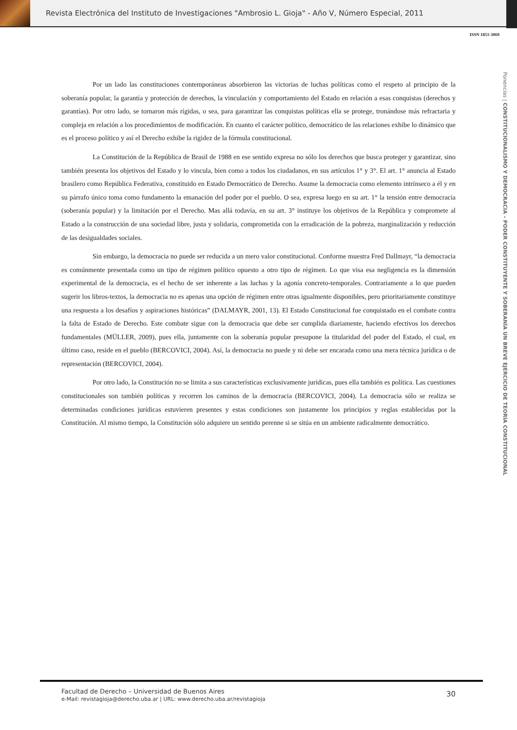Revista Electrónica del Instituto de Investigaciones "Ambrosio L. Gioja" - Año V, Número Especial, 2011
ISSN 1851-3069
Ponencias | CONSTITUCIONALISMO Y DEMOCRACIA – PODER CONSTITUYENTE Y SOBERANÍA UN BREVE EJERCICIO DE TEORÍA CONSTITUCIONAL
Por un lado las constituciones contemporáneas absorbieron las victorias de luchas políticas como el respeto al principio de la soberanía popular, la garantía y protección de derechos, la vinculación y comportamiento del Estado en relación a esas conquistas (derechos y garantías). Por otro lado, se tornaron más rígidas, o sea, para garantizar las conquistas políticas ella se protege, tronándose más refractaria y compleja en relación a los procedimientos de modificación. En cuanto el carácter político, democrático de las relaciones exhibe lo dinámico que es el proceso político y así el Derecho exhibe la rigidez de la fórmula constitucional.
La Constitución de la República de Brasil de 1988 en ese sentido expresa no sólo los derechos que busca proteger y garantizar, sino también presenta los objetivos del Estado y lo vincula, bien como a todos los ciudadanos, en sus artículos 1° y 3°. El art. 1° anuncia al Estado brasilero como República Federativa, constituido en Estado Democrático de Derecho. Asume la democracia como elemento intrínseco a él y en su párrafo único toma como fundamento la emanación del poder por el pueblo. O sea, expresa luego en su art. 1° la tensión entre democracia (soberanía popular) y la limitación por el Derecho. Mas allá todavía, en su art. 3° instituye los objetivos de la República y compromete al Estado a la construcción de una sociedad libre, justa y solidaria, comprometida con la erradicación de la pobreza, marginalización y reducción de las desigualdades sociales.
Sin embargo, la democracia no puede ser reducida a un mero valor constitucional. Conforme muestra Fred Dallmayr, “la democracia es comúnmente presentada como un tipo de régimen político opuesto a otro tipo de régimen. Lo que visa esa negligencia es la dimensión experimental de la democracia, es el hecho de ser inherente a las luchas y la agonía concreto-temporales. Contrariamente a lo que pueden sugerir los libros-textos, la democracia no es apenas una opción de régimen entre otras igualmente disponibles, pero prioritariamente constituye una respuesta a los desafíos y aspiraciones históricas” (DALMAYR, 2001, 13). El Estado Constitucional fue conquistado en el combate contra la falta de Estado de Derecho. Este combate sigue con la democracia que debe ser cumplida diariamente, haciendo efectivos los derechos fundamentales (MÜLLER, 2009), pues ella, juntamente con la soberanía popular presupone la titularidad del poder del Estado, el cual, en último caso, reside en el pueblo (BERCOVICI, 2004). Así, la democracia no puede y ni debe ser encarada como una mera técnica jurídica o de representación (BERCOVICI, 2004).
Por otro lado, la Constitución no se limita a sus características exclusivamente jurídicas, pues ella también es política. Las cuestiones constitucionales son también políticas y recorren los caminos de la democracia (BERCOVICI, 2004). La democracia sólo se realiza se determinadas condiciones jurídicas estuvieren presentes y estas condiciones son justamente los principios y reglas establecidas por la Constitución. Al mismo tiempo, la Constitución sólo adquiere un sentido perenne si se sitúa en un ambiente radicalmente democrático.
Facultad de Derecho – Universidad de Buenos Aires
e-Mail: revistagioja@derecho.uba.ar | URL: www.derecho.uba.ar/revistagioja
30